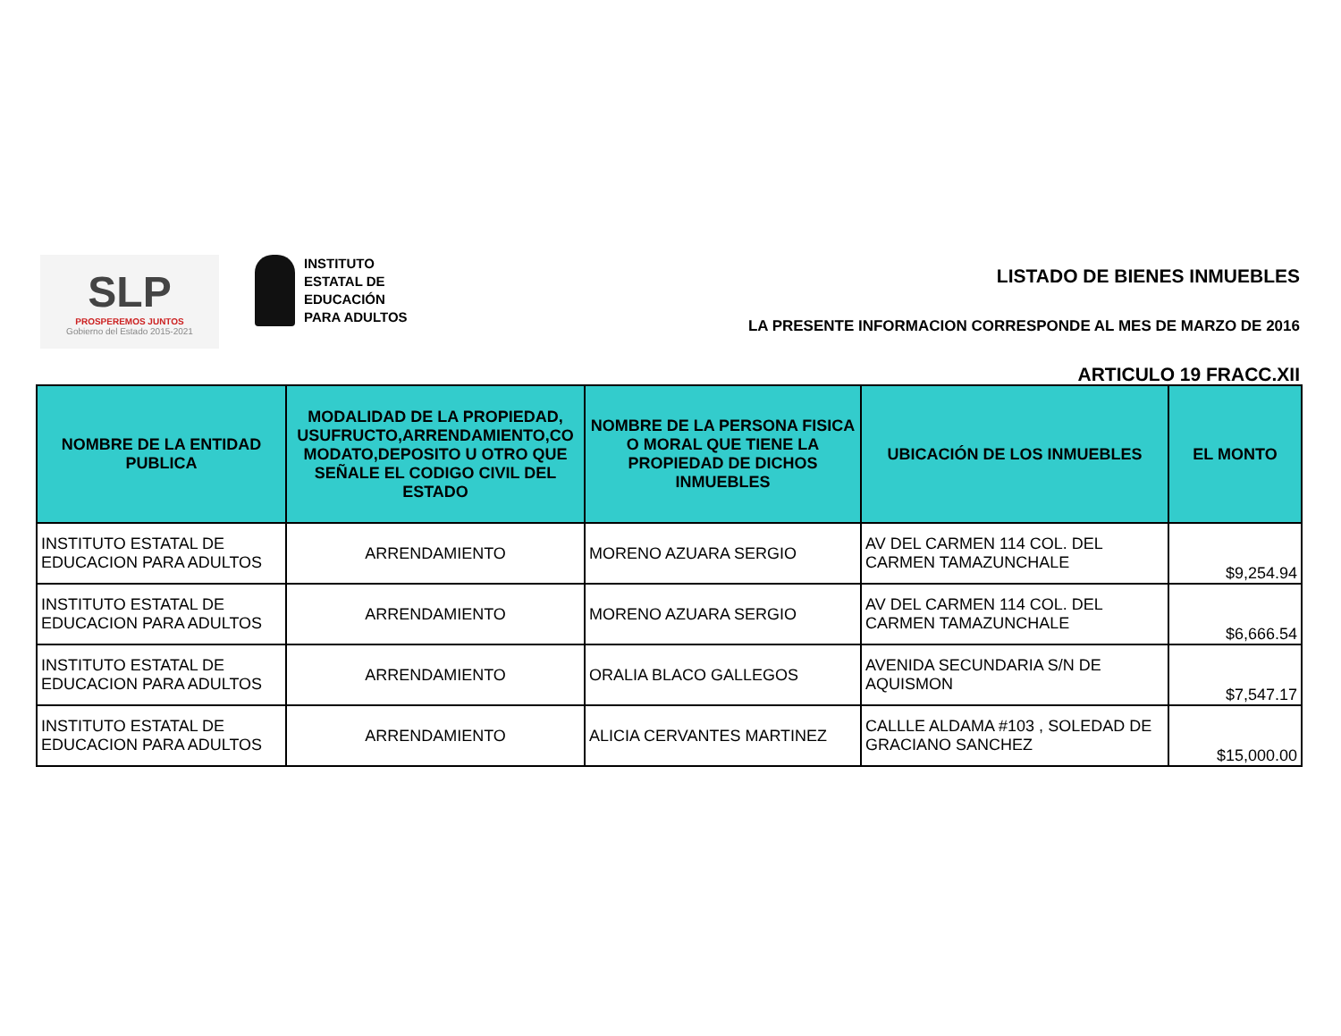SLP
PROSPEREMOS JUNTOS
Gobierno del Estado 2015-2021
INSTITUTO
ESTATAL DE
EDUCACIÓN
PARA ADULTOS
LISTADO DE BIENES INMUEBLES
LA PRESENTE INFORMACION CORRESPONDE AL MES DE MARZO DE 2016
ARTICULO 19 FRACC.XII
| NOMBRE DE LA ENTIDAD PUBLICA | MODALIDAD DE LA PROPIEDAD, USUFRUCTO,ARRENDAMIENTO,CO MODATO,DEPOSITO U OTRO QUE SEÑALE EL CODIGO CIVIL DEL ESTADO | NOMBRE DE LA PERSONA FISICA O MORAL QUE TIENE LA PROPIEDAD DE DICHOS INMUEBLES | UBICACIÓN DE LOS INMUEBLES | EL MONTO |
| --- | --- | --- | --- | --- |
| INSTITUTO ESTATAL DE EDUCACION PARA ADULTOS | ARRENDAMIENTO | MORENO AZUARA SERGIO | AV DEL CARMEN 114 COL. DEL CARMEN TAMAZUNCHALE | $9,254.94 |
| INSTITUTO ESTATAL DE EDUCACION PARA ADULTOS | ARRENDAMIENTO | MORENO AZUARA SERGIO | AV DEL CARMEN 114 COL. DEL CARMEN TAMAZUNCHALE | $6,666.54 |
| INSTITUTO ESTATAL DE EDUCACION PARA ADULTOS | ARRENDAMIENTO | ORALIA BLACO GALLEGOS | AVENIDA SECUNDARIA S/N DE AQUISMON | $7,547.17 |
| INSTITUTO ESTATAL DE EDUCACION PARA ADULTOS | ARRENDAMIENTO | ALICIA CERVANTES MARTINEZ | CALLLE ALDAMA #103 , SOLEDAD DE GRACIANO SANCHEZ | $15,000.00 |